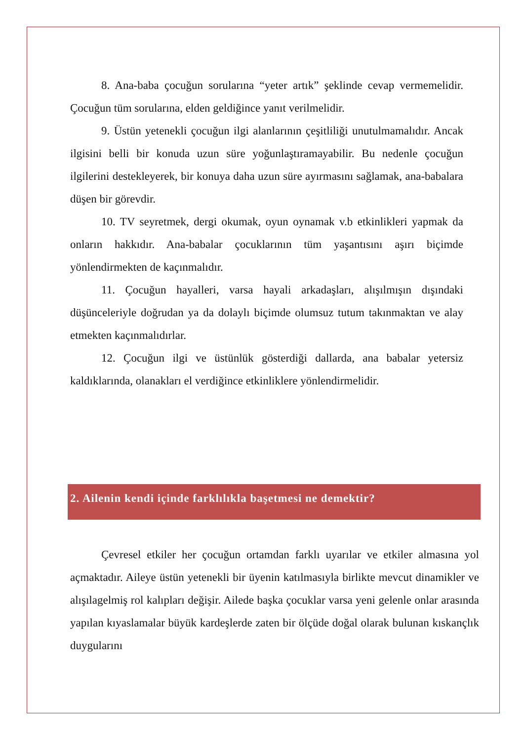8. Ana-baba çocuğun sorularına “yeter artık” şeklinde cevap vermemelidir. Çocuğun tüm sorularına, elden geldiğince yanıt verilmelidir.
9. Üstün yetenekli çocuğun ilgi alanlarının çeşitliliği unutulmamalıdır. Ancak ilgisini belli bir konuda uzun süre yoğunlaştıramayabilir. Bu nedenle çocuğun ilgilerini destekleyerek, bir konuya daha uzun süre ayırmasını sağlamak, ana-babalara düşen bir görevdir.
10. TV seyretmek, dergi okumak, oyun oynamak v.b etkinlikleri yapmak da onların hakkıdır. Ana-babalar çocuklarının tüm yaşantısını aşırı biçimde yönlendirmekten de kaçınmalıdır.
11. Çocuğun hayalleri, varsa hayali arkadaşları, alışılmışın dışındaki düşünceleriyle doğrudan ya da dolaylı biçimde olumsuz tutum takınmaktan ve alay etmekten kaçınmalıdırlar.
12. Çocuğun ilgi ve üstünlük gösterdiği dallarda, ana babalar yetersiz kaldıklarında, olanakları el verdiğince etkinliklere yönlendirmelidir.
2. Ailenin kendi içinde farklılıkla başetmesi ne demektir?
Çevresel etkiler her çocuğun ortamdan farklı uyarılar ve etkiler almasına yol açmaktadır. Aileye üstün yetenekli bir üyenin katılmasıyla birlikte mevcut dinamikler ve alışılagelmiş rol kalıpları değişir. Ailede başka çocuklar varsa yeni gelenle onlar arasında yapılan kıyaslamalar büyük kardeşlerde zaten bir ölçüde doğal olarak bulunan kıskançlık duygularını